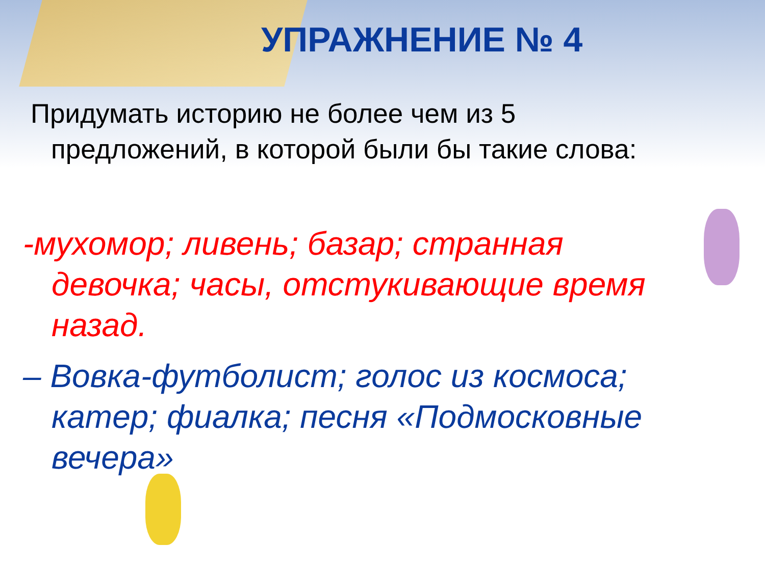УПРАЖНЕНИЕ № 4
Придумать историю не более чем из 5
предложений, в которой были бы такие слова:
-мухомор; ливень; базар; странная
девочка; часы, отстукивающие время назад.
– Вовка-футболист; голос из космоса;
катер; фиалка; песня «Подмосковные вечера»